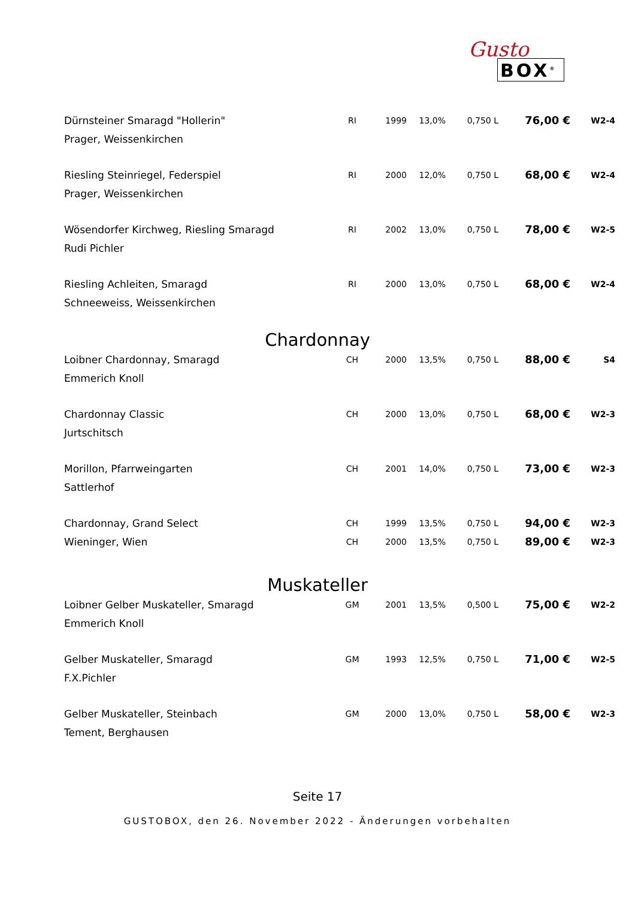Gusto
BOX<sup>®</sup>
| Dürnsteiner Smaragd "Hollerin" | RI | 1999 | 13,0% | 0,750 L | 76,00 € | W2-4 |
| Prager, Weissenkirchen | | | | | | |
| Riesling Steinriegel, Federspiel | RI | 2000 | 12,0% | 0,750 L | 68,00 € | W2-4 |
| Prager, Weissenkirchen | | | | | | |
| Wösendorfer Kirchweg, Riesling Smaragd | RI | 2002 | 13,0% | 0,750 L | 78,00 € | W2-5 |
| Rudi Pichler | | | | | | |
| Riesling Achleiten, Smaragd | RI | 2000 | 13,0% | 0,750 L | 68,00 € | W2-4 |
| Schneeweiss, Weissenkirchen | | | | | | |
Chardonnay
| Loibner Chardonnay, Smaragd | CH | 2000 | 13,5% | 0,750 L | 88,00 € | S4 |
| Emmerich Knoll | | | | | | |
| Chardonnay Classic | CH | 2000 | 13,0% | 0,750 L | 68,00 € | W2-3 |
| Jurtschitsch | | | | | | |
| Morillon, Pfarrweingarten | CH | 2001 | 14,0% | 0,750 L | 73,00 € | W2-3 |
| Sattlerhof | | | | | | |
| Chardonnay, Grand Select | CH | 1999 | 13,5% | 0,750 L | 94,00 € | W2-3 |
| Wieninger, Wien | CH | 2000 | 13,5% | 0,750 L | 89,00 € | W2-3 |
Muskateller
| Loibner Gelber Muskateller, Smaragd | GM | 2001 | 13,5% | 0,500 L | 75,00 € | W2-2 |
| Emmerich Knoll | | | | | | |
| Gelber Muskateller, Smaragd | GM | 1993 | 12,5% | 0,750 L | 71,00 € | W2-5 |
| F.X.Pichler | | | | | | |
| Gelber Muskateller, Steinbach | GM | 2000 | 13,0% | 0,750 L | 58,00 € | W2-3 |
| Tement, Berghausen | | | | | | |
Seite 17
GUSTOBOX, den 26. November 2022 - Änderungen vorbehalten